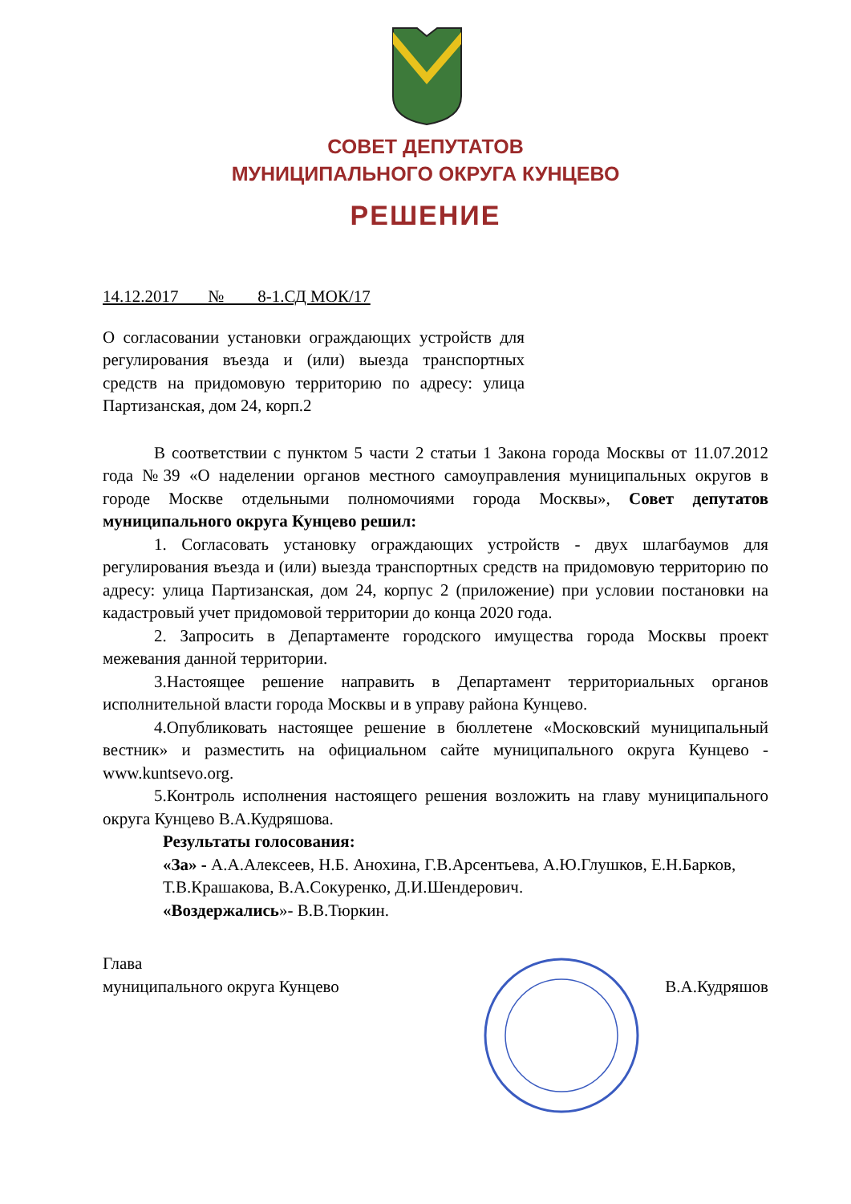СОВЕТ ДЕПУТАТОВ
МУНИЦИПАЛЬНОГО ОКРУГА КУНЦЕВО
РЕШЕНИЕ
14.12.2017 № 8-1.СД МОК/17
О согласовании установки ограждающих устройств для регулирования въезда и (или) выезда транспортных средств на придомовую территорию по адресу: улица Партизанская, дом 24, корп.2
В соответствии с пунктом 5 части 2 статьи 1 Закона города Москвы от 11.07.2012 года №39 «О наделении органов местного самоуправления муниципальных округов в городе Москве отдельными полномочиями города Москвы», Совет депутатов муниципального округа Кунцево решил:
1. Согласовать установку ограждающих устройств - двух шлагбаумов для регулирования въезда и (или) выезда транспортных средств на придомовую территорию по адресу: улица Партизанская, дом 24, корпус 2 (приложение) при условии постановки на кадастровый учет придомовой территории до конца 2020 года.
2. Запросить в Департаменте городского имущества города Москвы проект межевания данной территории.
3.Настоящее решение направить в Департамент территориальных органов исполнительной власти города Москвы и в управу района Кунцево.
4.Опубликовать настоящее решение в бюллетене «Московский муниципальный вестник» и разместить на официальном сайте муниципального округа Кунцево - www.kuntsevo.org.
5.Контроль исполнения настоящего решения возложить на главу муниципального округа Кунцево В.А.Кудряшова.
Результаты голосования:
«За» - А.А.Алексеев, Н.Б. Анохина, Г.В.Арсентьева, А.Ю.Глушков, Е.Н.Барков, Т.В.Крашакова, В.А.Сокуренко, Д.И.Шендерович.
«Воздержались»- В.В.Тюркин.
Глава
муниципального округа Кунцево В.А.Кудряшов